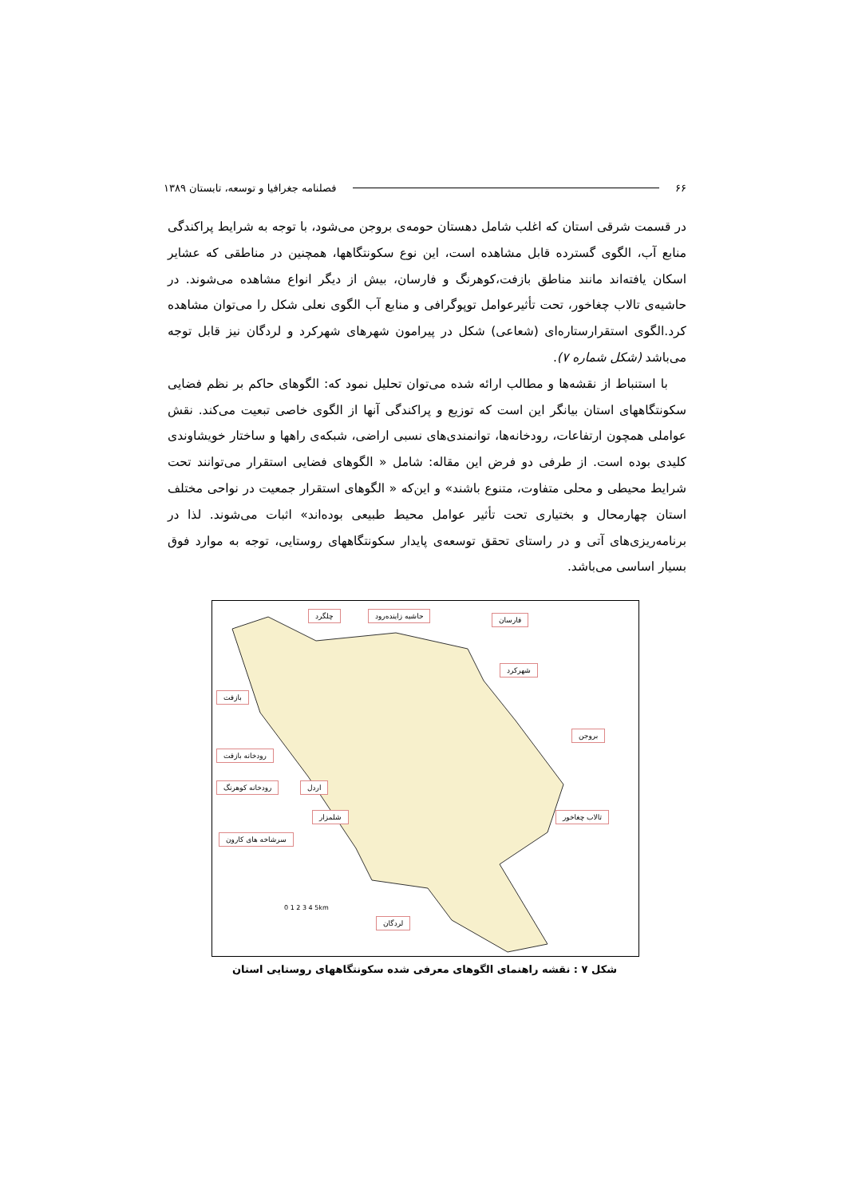۶۶ فصلنامه جغرافیا و توسعه، تابستان ۱۳۸۹
در قسمت شرقی استان که اغلب شامل دهستان حومه‌ی بروجن می‌شود، با توجه به شرایط پراکندگی منابع آب، الگوی گسترده قابل مشاهده است، این نوع سکونتگاهها، همچنین در مناطقی که عشایر اسکان یافته‌اند مانند مناطق بازفت،کوهرنگ و فارسان، بیش از دیگر انواع مشاهده می‌شوند. در حاشیه‌ی تالاب چغاخور، تحت تأثیرعوامل توپوگرافی و منابع آب الگوی نعلی شکل را می‌توان مشاهده کرد.الگوی استقرارستاره‌ای (شعاعی) شکل در پیرامون شهرهای شهرکرد و لردگان نیز قابل توجه می‌باشد (شکل شماره ۷).
با استنباط از نقشه‌ها و مطالب ارائه شده می‌توان تحلیل نمود که: الگوهای حاکم بر نظم فضایی سکونتگاههای استان بیانگر این است که توزیع و پراکندگی آنها از الگوی خاصی تبعیت می‌کند. نقش عواملی همچون ارتفاعات، رودخانه‌ها، توانمندی‌های نسبی اراضی، شبکه‌ی راهها و ساختار خویشاوندی کلیدی بوده است. از طرفی دو فرض این مقاله: شامل « الگوهای فضایی استقرار می‌توانند تحت شرایط محیطی و محلی متفاوت، متنوع باشند» و این‌که « الگوهای استقرار جمعیت در نواحی مختلف استان چهارمحال و بختیاری تحت تأثیر عوامل محیط طبیعی بوده‌اند» اثبات می‌شوند. لذا در برنامه‌ریزی‌های آتی و در راستای تحقق توسعه‌ی پایدار سکونتگاههای روستایی، توجه به موارد فوق بسیار اساسی می‌باشد.
چلگرد حاشیه زاینده‌رود فارسان
شهرکرد
بازفت
بروجن
رودخانه بازفت
رودخانه کوهرنگ اردل
شلمزار تالاب چغاخور
سرشاخه های کارون
لردگان
0 1 2 3 4 5km
شکل ۷ : نقشه راهنمای الگوهای معرفی شده سکونتگاههای روستایی استان